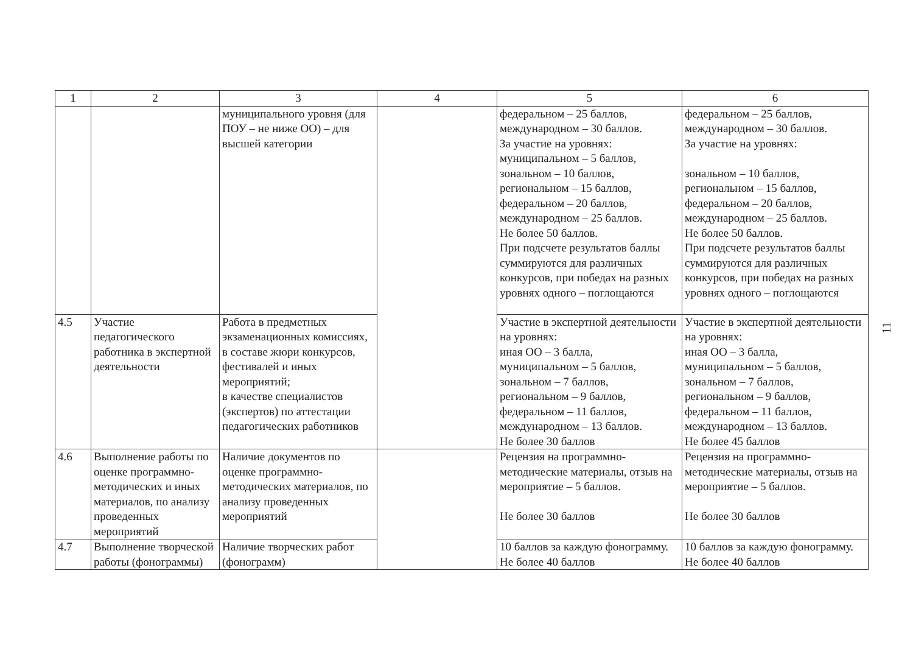| 1 | 2 | 3 | 4 | 5 | 6 |
| --- | --- | --- | --- | --- | --- |
| | | муниципального уровня (для ПОУ – не ниже ОО) – для высшей категории | | федеральном – 25 баллов, международном – 30 баллов. За участие на уровнях: муниципальном – 5 баллов, зональном – 10 баллов, региональном – 15 баллов, федеральном – 20 баллов, международном – 25 баллов. Не более 50 баллов. При подсчете результатов баллы суммируются для различных конкурсов, при победах на разных уровнях одного – поглощаются | федеральном – 25 баллов, международном – 30 баллов. За участие на уровнях: зональном – 10 баллов, региональном – 15 баллов, федеральном – 20 баллов, международном – 25 баллов. Не более 50 баллов. При подсчете результатов баллы суммируются для различных конкурсов, при победах на разных уровнях одного – поглощаются |
| 4.5 | Участие педагогического работника в экспертной деятельности | Работа в предметных экзаменационных комиссиях, в составе жюри конкурсов, фестивалей и иных мероприятий; в качестве специалистов (экспертов) по аттестации педагогических работников | | Участие в экспертной деятельности на уровнях: иная ОО – 3 балла, муниципальном – 5 баллов, зональном – 7 баллов, региональном – 9 баллов, федеральном – 11 баллов, международном – 13 баллов. Не более 30 баллов | Участие в экспертной деятельности на уровнях: иная ОО – 3 балла, муниципальном – 5 баллов, зональном – 7 баллов, региональном – 9 баллов, федеральном – 11 баллов, международном – 13 баллов. Не более 45 баллов |
| 4.6 | Выполнение работы по оценке программно-методических и иных материалов, по анализу проведенных мероприятий | Наличие документов по оценке программно-методических материалов, по анализу проведенных мероприятий | | Рецензия на программно-методические материалы, отзыв на мероприятие – 5 баллов. Не более 30 баллов | Рецензия на программно-методические материалы, отзыв на мероприятие – 5 баллов. Не более 30 баллов |
| 4.7 | Выполнение творческой работы (фонограммы) | Наличие творческих работ (фонограмм) | | 10 баллов за каждую фонограмму. Не более 40 баллов | 10 баллов за каждую фонограмму. Не более 40 баллов |
11